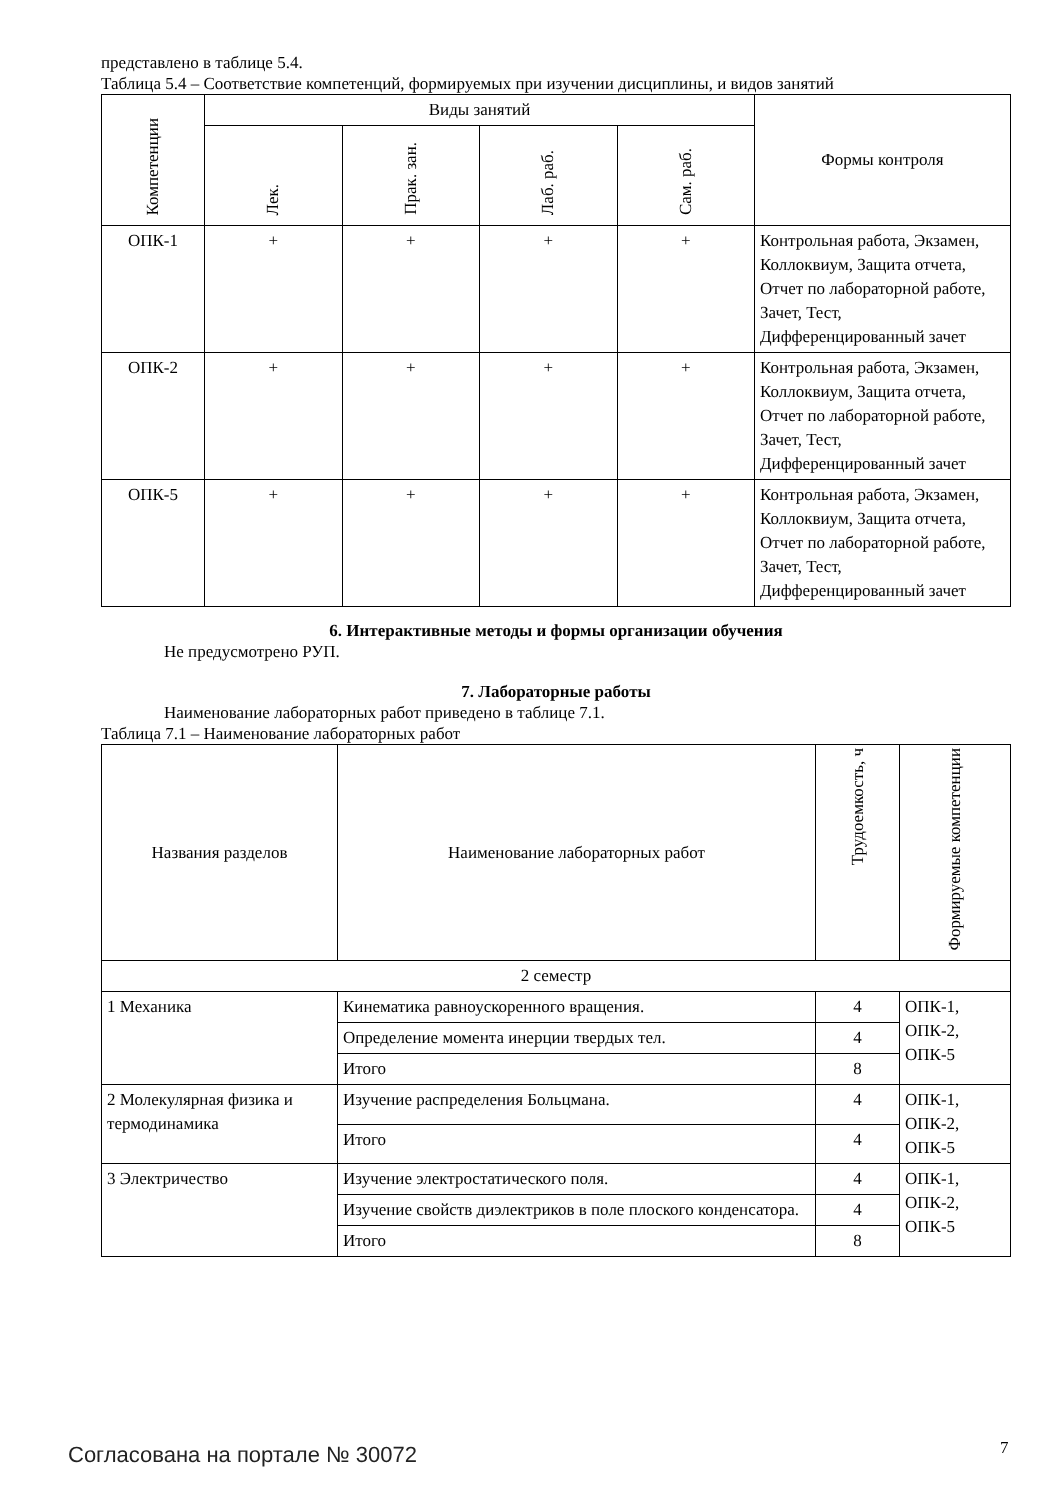представлено в таблице 5.4.
Таблица 5.4 – Соответствие компетенций, формируемых при изучении дисциплины, и видов занятий
| Компетенции | Виды занятий | | | | Формы контроля |
| --- | --- | --- | --- | --- | --- |
| | Лек. | Прак. зан. | Лаб. раб. | Сам. раб. | |
| ОПК-1 | + | + | + | + | Контрольная работа, Экзамен, Коллоквиум, Защита отчета, Отчет по лабораторной работе, Зачет, Тест, Дифференцированный зачет |
| ОПК-2 | + | + | + | + | Контрольная работа, Экзамен, Коллоквиум, Защита отчета, Отчет по лабораторной работе, Зачет, Тест, Дифференцированный зачет |
| ОПК-5 | + | + | + | + | Контрольная работа, Экзамен, Коллоквиум, Защита отчета, Отчет по лабораторной работе, Зачет, Тест, Дифференцированный зачет |
6. Интерактивные методы и формы организации обучения
Не предусмотрено РУП.
7. Лабораторные работы
Наименование лабораторных работ приведено в таблице 7.1.
Таблица 7.1 – Наименование лабораторных работ
| Названия разделов | Наименование лабораторных работ | Трудоемкость, ч | Формируемые компетенции |
| --- | --- | --- | --- |
| 2 семестр | | | |
| 1 Механика | Кинематика равноускоренного вращения. | 4 | ОПК-1, ОПК-2, ОПК-5 |
| | Определение момента инерции твердых тел. | 4 | |
| | Итого | 8 | |
| 2 Молекулярная физика и термодинамика | Изучение распределения Больцмана. | 4 | ОПК-1, ОПК-2, ОПК-5 |
| | Итого | 4 | |
| 3 Электричество | Изучение электростатического поля. | 4 | ОПК-1, ОПК-2, ОПК-5 |
| | Изучение свойств диэлектриков в поле плоского конденсатора. | 4 | |
| | Итого | 8 | |
Согласована на портале № 30072 7